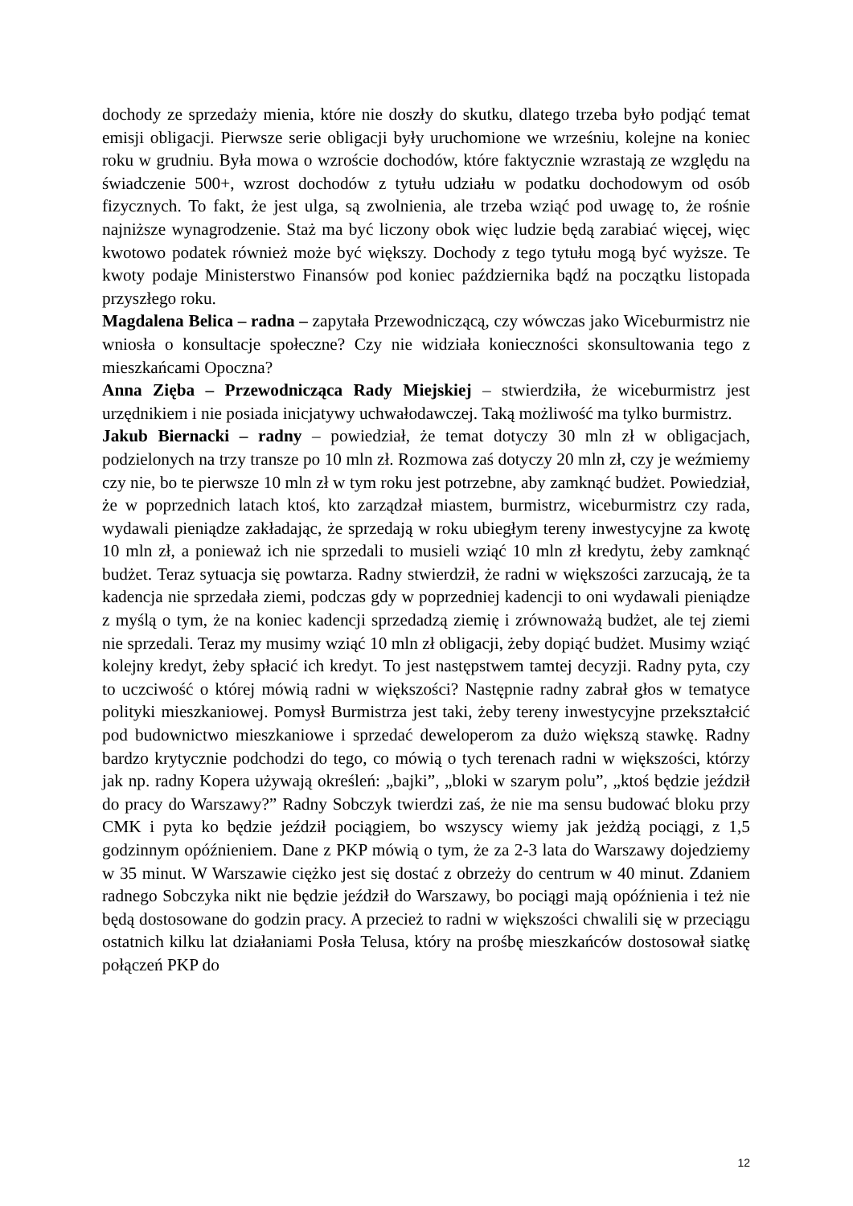dochody ze sprzedaży mienia, które nie doszły do skutku, dlatego trzeba było podjąć temat emisji obligacji. Pierwsze serie obligacji były uruchomione we wrześniu, kolejne na koniec roku w grudniu. Była mowa o wzroście dochodów, które faktycznie wzrastają ze względu na świadczenie 500+, wzrost dochodów z tytułu udziału w podatku dochodowym od osób fizycznych. To fakt, że jest ulga, są zwolnienia, ale trzeba wziąć pod uwagę to, że rośnie najniższe wynagrodzenie. Staż ma być liczony obok więc ludzie będą zarabiać więcej, więc kwotowo podatek również może być większy. Dochody z tego tytułu mogą być wyższe. Te kwoty podaje Ministerstwo Finansów pod koniec października bądź na początku listopada przyszłego roku.
Magdalena Belica – radna – zapytała Przewodniczącą, czy wówczas jako Wiceburmistrz nie wniosła o konsultacje społeczne? Czy nie widziała konieczności skonsultowania tego z mieszkańcami Opoczna?
Anna Zięba – Przewodnicząca Rady Miejskiej – stwierdziła, że wiceburmistrz jest urzędnikiem i nie posiada inicjatywy uchwałodawczej. Taką możliwość ma tylko burmistrz.
Jakub Biernacki – radny – powiedział, że temat dotyczy 30 mln zł w obligacjach, podzielonych na trzy transze po 10 mln zł. Rozmowa zaś dotyczy 20 mln zł, czy je weźmiemy czy nie, bo te pierwsze 10 mln zł w tym roku jest potrzebne, aby zamknąć budżet. Powiedział, że w poprzednich latach ktoś, kto zarządzał miastem, burmistrz, wiceburmistrz czy rada, wydawali pieniądze zakładając, że sprzedają w roku ubiegłym tereny inwestycyjne za kwotę 10 mln zł, a ponieważ ich nie sprzedali to musieli wziąć 10 mln zł kredytu, żeby zamknąć budżet. Teraz sytuacja się powtarza. Radny stwierdził, że radni w większości zarzucają, że ta kadencja nie sprzedała ziemi, podczas gdy w poprzedniej kadencji to oni wydawali pieniądze z myślą o tym, że na koniec kadencji sprzedadzą ziemię i zrównoważą budżet, ale tej ziemi nie sprzedali. Teraz my musimy wziąć 10 mln zł obligacji, żeby dopiąć budżet. Musimy wziąć kolejny kredyt, żeby spłacić ich kredyt. To jest następstwem tamtej decyzji. Radny pyta, czy to uczciwość o której mówią radni w większości? Następnie radny zabrał głos w tematyce polityki mieszkaniowej. Pomysł Burmistrza jest taki, żeby tereny inwestycyjne przekształcić pod budownictwo mieszkaniowe i sprzedać deweloperom za dużo większą stawkę. Radny bardzo krytycznie podchodzi do tego, co mówią o tych terenach radni w większości, którzy jak np. radny Kopera używają określeń: „bajki”, „bloki w szarym polu”, „ktoś będzie jeździł do pracy do Warszawy?” Radny Sobczyk twierdzi zaś, że nie ma sensu budować bloku przy CMK i pyta ko będzie jeździł pociągiem, bo wszyscy wiemy jak jeżdżą pociągi, z 1,5 godzinnym opóźnieniem. Dane z PKP mówią o tym, że za 2-3 lata do Warszawy dojedziemy w 35 minut. W Warszawie ciężko jest się dostać z obrzeży do centrum w 40 minut. Zdaniem radnego Sobczyka nikt nie będzie jeździł do Warszawy, bo pociągi mają opóźnienia i też nie będą dostosowane do godzin pracy. A przecież to radni w większości chwalili się w przeciągu ostatnich kilku lat działaniami Posła Telusa, który na prośbę mieszkańców dostosował siatkę połączeń PKP do
12